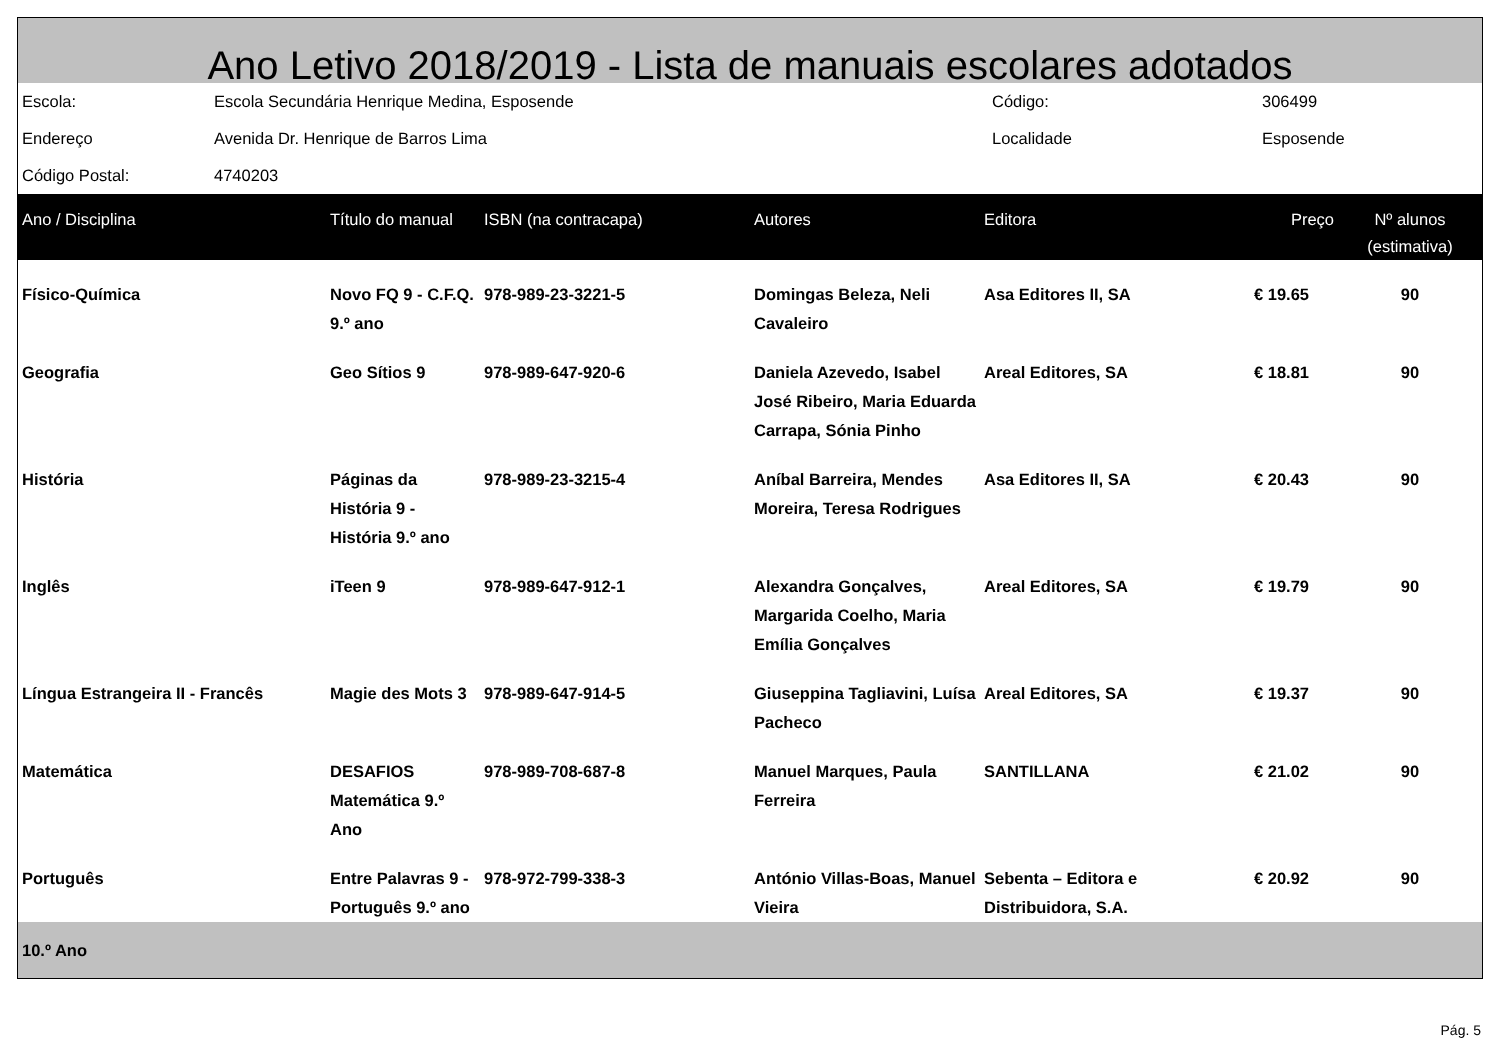Ano Letivo 2018/2019 - Lista de manuais escolares adotados
| Escola: | Escola Secundária Henrique Medina, Esposende | Código: | 306499 |
| Endereço | Avenida Dr. Henrique de Barros Lima | Localidade | Esposende |
| Código Postal: | 4740203 | | |
| Ano / Disciplina | Título do manual | ISBN (na contracapa) | Autores | Editora | Preço | Nº alunos (estimativa) |
| --- | --- | --- | --- | --- | --- | --- |
| Físico-Química | Novo FQ 9 - C.F.Q. 9.º ano | 978-989-23-3221-5 | Domingas Beleza, Neli Cavaleiro | Asa Editores II, SA | € 19.65 | 90 |
| Geografia | Geo Sítios 9 | 978-989-647-920-6 | Daniela Azevedo, Isabel José Ribeiro, Maria Eduarda Carrapa, Sónia Pinho | Areal Editores, SA | € 18.81 | 90 |
| História | Páginas da História 9 - História 9.º ano | 978-989-23-3215-4 | Aníbal Barreira, Mendes Moreira, Teresa Rodrigues | Asa Editores II, SA | € 20.43 | 90 |
| Inglês | iTeen 9 | 978-989-647-912-1 | Alexandra Gonçalves, Margarida Coelho, Maria Emília Gonçalves | Areal Editores, SA | € 19.79 | 90 |
| Língua Estrangeira II - Francês | Magie des Mots 3 | 978-989-647-914-5 | Giuseppina Tagliavini, Luísa Pacheco | Areal Editores, SA | € 19.37 | 90 |
| Matemática | DESAFIOS Matemática 9.º Ano | 978-989-708-687-8 | Manuel Marques, Paula Ferreira | SANTILLANA | € 21.02 | 90 |
| Português | Entre Palavras 9 - Português 9.º ano | 978-972-799-338-3 | António Villas-Boas, Manuel Vieira | Sebenta – Editora e Distribuidora, S.A. | € 20.92 | 90 |
| 10.º Ano | | | | | | |
Pág. 5